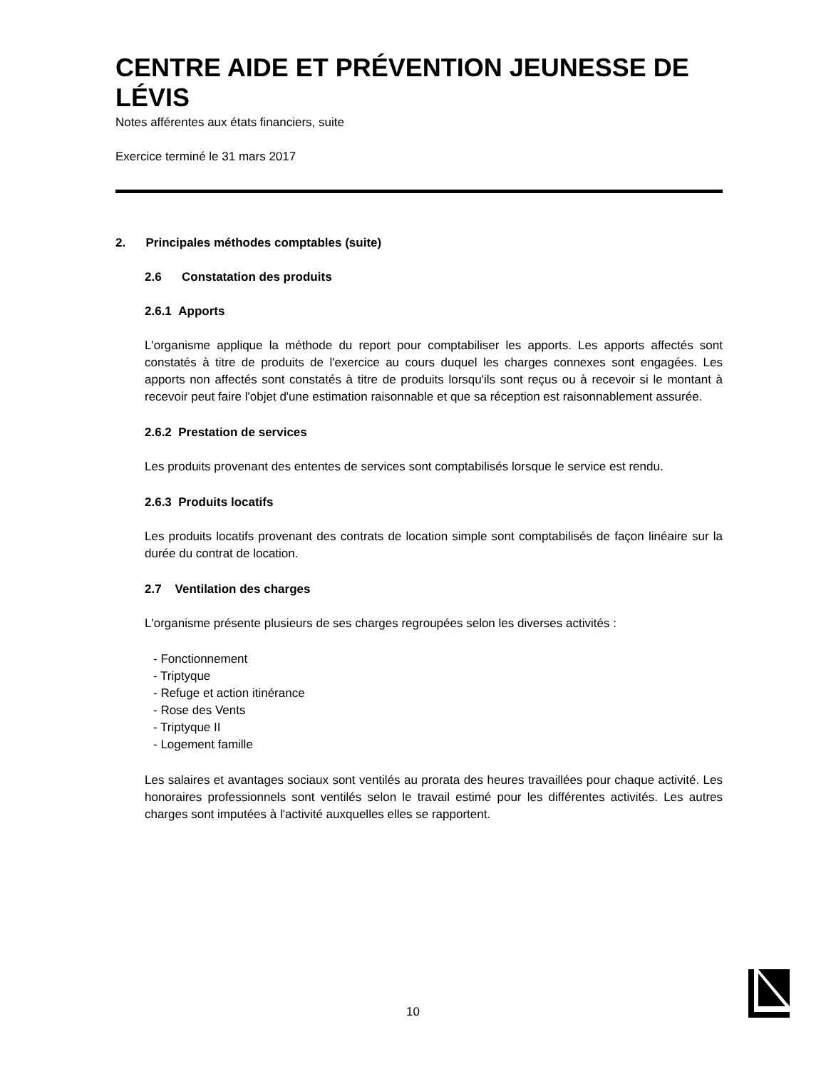CENTRE AIDE ET PRÉVENTION JEUNESSE DE LÉVIS
Notes afférentes aux états financiers, suite
Exercice terminé le 31 mars 2017
2. Principales méthodes comptables (suite)
2.6 Constatation des produits
2.6.1 Apports
L'organisme applique la méthode du report pour comptabiliser les apports. Les apports affectés sont constatés à titre de produits de l'exercice au cours duquel les charges connexes sont engagées. Les apports non affectés sont constatés à titre de produits lorsqu'ils sont reçus ou à recevoir si le montant à recevoir peut faire l'objet d'une estimation raisonnable et que sa réception est raisonnablement assurée.
2.6.2 Prestation de services
Les produits provenant des ententes de services sont comptabilisés lorsque le service est rendu.
2.6.3 Produits locatifs
Les produits locatifs provenant des contrats de location simple sont comptabilisés de façon linéaire sur la durée du contrat de location.
2.7 Ventilation des charges
L'organisme présente plusieurs de ses charges regroupées selon les diverses activités :
- Fonctionnement
- Triptyque
- Refuge et action itinérance
- Rose des Vents
- Triptyque II
- Logement famille
Les salaires et avantages sociaux sont ventilés au prorata des heures travaillées pour chaque activité. Les honoraires professionnels sont ventilés selon le travail estimé pour les différentes activités. Les autres charges sont imputées à l'activité auxquelles elles se rapportent.
10